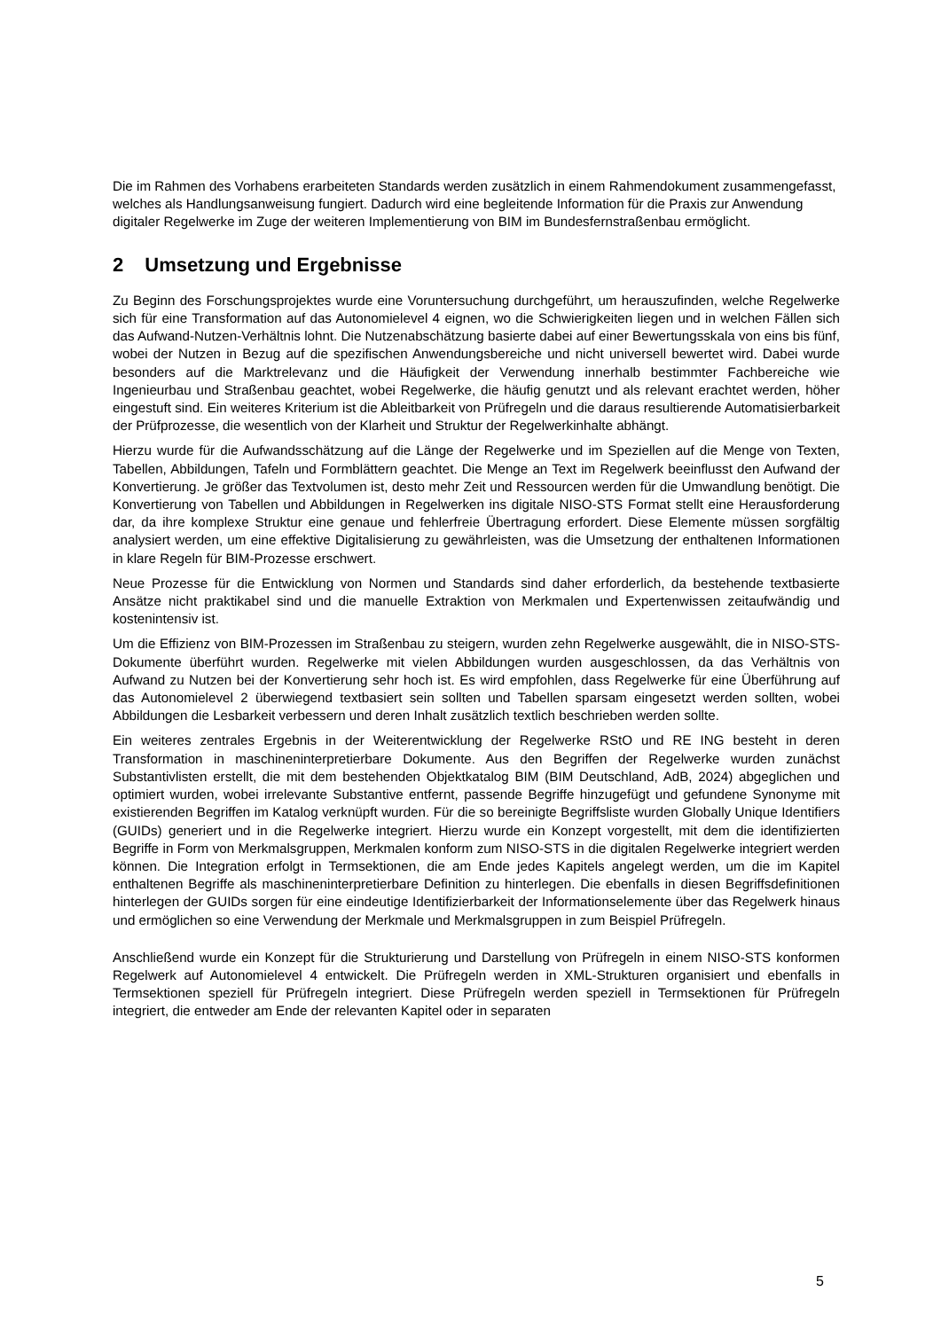Die im Rahmen des Vorhabens erarbeiteten Standards werden zusätzlich in einem Rahmendokument zusammengefasst, welches als Handlungsanweisung fungiert. Dadurch wird eine begleitende Information für die Praxis zur Anwendung digitaler Regelwerke im Zuge der weiteren Implementierung von BIM im Bundesfernstraßenbau ermöglicht.
2 Umsetzung und Ergebnisse
Zu Beginn des Forschungsprojektes wurde eine Voruntersuchung durchgeführt, um herauszufinden, welche Regelwerke sich für eine Transformation auf das Autonomielevel 4 eignen, wo die Schwierigkeiten liegen und in welchen Fällen sich das Aufwand-Nutzen-Verhältnis lohnt. Die Nutzenabschätzung basierte dabei auf einer Bewertungsskala von eins bis fünf, wobei der Nutzen in Bezug auf die spezifischen Anwendungsbereiche und nicht universell bewertet wird. Dabei wurde besonders auf die Marktrelevanz und die Häufigkeit der Verwendung innerhalb bestimmter Fachbereiche wie Ingenieurbau und Straßenbau geachtet, wobei Regelwerke, die häufig genutzt und als relevant erachtet werden, höher eingestuft sind. Ein weiteres Kriterium ist die Ableitbarkeit von Prüfregeln und die daraus resultierende Automatisierbarkeit der Prüfprozesse, die wesentlich von der Klarheit und Struktur der Regelwerkinhalte abhängt.
Hierzu wurde für die Aufwandsschätzung auf die Länge der Regelwerke und im Speziellen auf die Menge von Texten, Tabellen, Abbildungen, Tafeln und Formblättern geachtet. Die Menge an Text im Regelwerk beeinflusst den Aufwand der Konvertierung. Je größer das Textvolumen ist, desto mehr Zeit und Ressourcen werden für die Umwandlung benötigt. Die Konvertierung von Tabellen und Abbildungen in Regelwerken ins digitale NISO-STS Format stellt eine Herausforderung dar, da ihre komplexe Struktur eine genaue und fehlerfreie Übertragung erfordert. Diese Elemente müssen sorgfältig analysiert werden, um eine effektive Digitalisierung zu gewährleisten, was die Umsetzung der enthaltenen Informationen in klare Regeln für BIM-Prozesse erschwert.
Neue Prozesse für die Entwicklung von Normen und Standards sind daher erforderlich, da bestehende textbasierte Ansätze nicht praktikabel sind und die manuelle Extraktion von Merkmalen und Expertenwissen zeitaufwändig und kostenintensiv ist.
Um die Effizienz von BIM-Prozessen im Straßenbau zu steigern, wurden zehn Regelwerke ausgewählt, die in NISO-STS-Dokumente überführt wurden. Regelwerke mit vielen Abbildungen wurden ausgeschlossen, da das Verhältnis von Aufwand zu Nutzen bei der Konvertierung sehr hoch ist. Es wird empfohlen, dass Regelwerke für eine Überführung auf das Autonomielevel 2 überwiegend textbasiert sein sollten und Tabellen sparsam eingesetzt werden sollten, wobei Abbildungen die Lesbarkeit verbessern und deren Inhalt zusätzlich textlich beschrieben werden sollte.
Ein weiteres zentrales Ergebnis in der Weiterentwicklung der Regelwerke RStO und RE ING besteht in deren Transformation in maschineninterpretierbare Dokumente. Aus den Begriffen der Regelwerke wurden zunächst Substantivlisten erstellt, die mit dem bestehenden Objektkatalog BIM (BIM Deutschland, AdB, 2024) abgeglichen und optimiert wurden, wobei irrelevante Substantive entfernt, passende Begriffe hinzugefügt und gefundene Synonyme mit existierenden Begriffen im Katalog verknüpft wurden. Für die so bereinigte Begriffsliste wurden Globally Unique Identifiers (GUIDs) generiert und in die Regelwerke integriert. Hierzu wurde ein Konzept vorgestellt, mit dem die identifizierten Begriffe in Form von Merkmalsgruppen, Merkmalen konform zum NISO-STS in die digitalen Regelwerke integriert werden können. Die Integration erfolgt in Termsektionen, die am Ende jedes Kapitels angelegt werden, um die im Kapitel enthaltenen Begriffe als maschineninterpretierbare Definition zu hinterlegen. Die ebenfalls in diesen Begriffsdefinitionen hinterlegen der GUIDs sorgen für eine eindeutige Identifizierbarkeit der Informationselemente über das Regelwerk hinaus und ermöglichen so eine Verwendung der Merkmale und Merkmalsgruppen in zum Beispiel Prüfregeln.
Anschließend wurde ein Konzept für die Strukturierung und Darstellung von Prüfregeln in einem NISO-STS konformen Regelwerk auf Autonomielevel 4 entwickelt. Die Prüfregeln werden in XML-Strukturen organisiert und ebenfalls in Termsektionen speziell für Prüfregeln integriert. Diese Prüfregeln werden speziell in Termsektionen für Prüfregeln integriert, die entweder am Ende der relevanten Kapitel oder in separaten
5